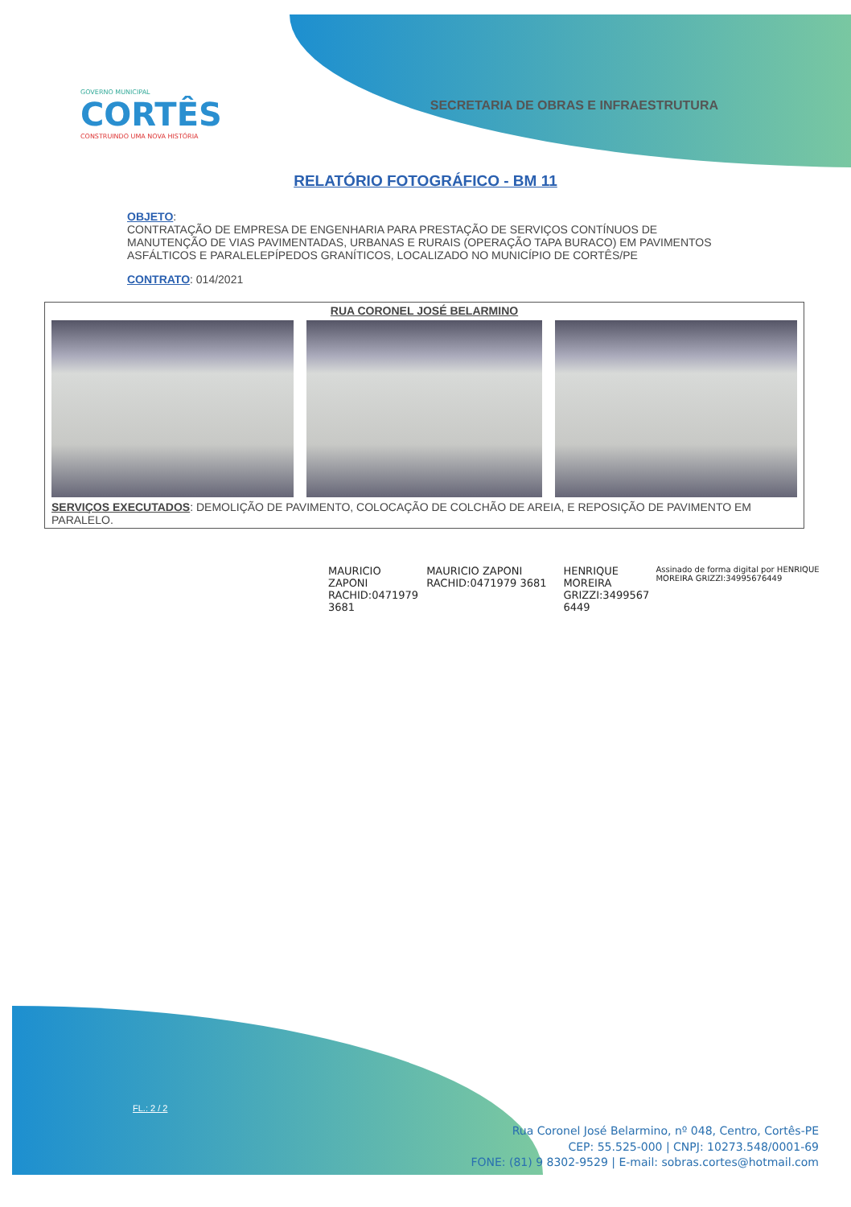GOVERNO MUNICIPAL
CORTÊS
CONSTRUINDO UMA NOVA HISTÓRIA
SECRETARIA DE OBRAS E INFRAESTRUTURA
RELATÓRIO FOTOGRÁFICO - BM 11
OBJETO:
CONTRATAÇÃO DE EMPRESA DE ENGENHARIA PARA PRESTAÇÃO DE SERVIÇOS CONTÍNUOS DE MANUTENÇÃO DE VIAS PAVIMENTADAS, URBANAS E RURAIS (OPERAÇÃO TAPA BURACO) EM PAVIMENTOS ASFÁLTICOS E PARALELEPÍPEDOS GRANÍTICOS, LOCALIZADO NO MUNICÍPIO DE CORTÊS/PE
CONTRATO: 014/2021
| RUA CORONEL JOSÉ BELARMINO | | |
| --- | --- | --- |
| SERVIÇOS EXECUTADOS : DEMOLIÇÃO DE PAVIMENTO, COLOCAÇÃO DE COLCHÃO DE AREIA, E REPOSIÇÃO DE PAVIMENTO EM PARALELO. | | |
MAURICIO ZAPONI RACHID:0471979 3681
MAURICIO ZAPONI RACHID:0471979 3681
HENRIQUE MOREIRA GRIZZI:3499567 6449
Assinado de forma digital por HENRIQUE MOREIRA GRIZZI:34995676449
FL.: 2 / 2
Rua Coronel José Belarmino, nº 048, Centro, Cortês-PE
CEP: 55.525-000 | CNPJ: 10273.548/0001-69
FONE: (81) 9 8302-9529 | E-mail: sobras.cortes@hotmail.com